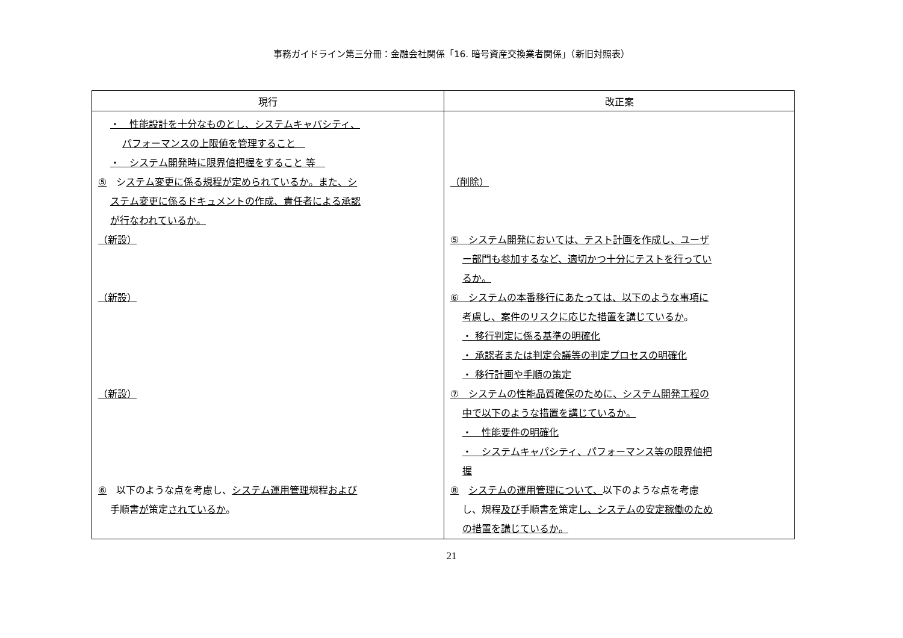事務ガイドライン第三分冊：金融会社関係「16. 暗号資産交換業者関係」（新旧対照表）
| 現行 | 改正案 |
| --- | --- |
| ・ 性能設計を十分なものとし、システムキャパシティ、 パフォーマンスの上限値を管理すること ・ システム開発時に限界値把握をすること 等 ⑤ シ ステム変更に係る規程が定められているか。また、シ ステム変更に係るドキュメントの作成、責任者による承認 が行なわれているか。 （新設） （新設） （新設） ⑥ 以下のような点を考慮し、 システム運用管理 規程 および 手順書 が 策定 されているか 。 | （削除） ⑤ システム開発においては、テスト計画を作成し、ユーザ ー部門も参加するなど、適切かつ十分にテストを行ってい るか。 ⑥ システムの本番移行にあたっては、以下のような事項に 考慮し、案件のリスクに応じた措置を講じているか 。 ・ 移行判定に係る基準の明確化 ・ 承認者または判定会議等の判定プロセスの明確化 ・ 移行計画や手順の策定 ⑦ システムの性能品質確保のために、システム開発工程の 中で以下のような措置を講じているか。 ・ 性能要件の明確化 ・ システムキャパシティ、パフォーマンス等の限界値把 握 ⑧ システムの運用管理について、 以下のような点を考慮 し、規程 及び 手順書 を 策定 し、システムの安定稼働のため の措置を講じているか。 |
21